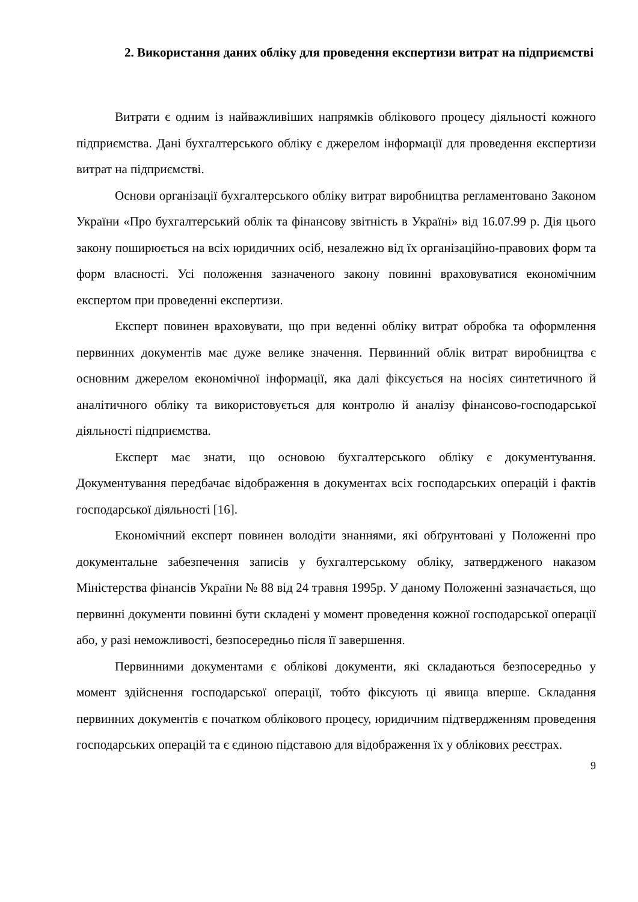2. Використання даних обліку для проведення експертизи витрат на підприємстві
Витрати є одним із найважливіших напрямків облікового процесу діяльності кожного підприємства. Дані бухгалтерського обліку є джерелом інформації для проведення експертизи витрат на підприємстві.
Основи організації бухгалтерського обліку витрат виробництва регламентовано Законом України «Про бухгалтерський облік та фінансову звітність в Україні» від 16.07.99 р. Дія цього закону поширюється на всіх юридичних осіб, незалежно від їх організаційно-правових форм та форм власності. Усі положення зазначеного закону повинні враховуватися економічним експертом при проведенні експертизи.
Експерт повинен враховувати, що при веденні обліку витрат обробка та оформлення первинних документів має дуже велике значення. Первинний облік витрат виробництва є основним джерелом економічної інформації, яка далі фіксується на носіях синтетичного й аналітичного обліку та використовується для контролю й аналізу фінансово-господарської діяльності підприємства.
Експерт має знати, що основою бухгалтерського обліку є документування. Документування передбачає відображення в документах всіх господарських операцій і фактів господарської діяльності [16].
Економічний експерт повинен володіти знаннями, які обґрунтовані у Положенні про документальне забезпечення записів у бухгалтерському обліку, затвердженого наказом Міністерства фінансів України № 88 від 24 травня 1995р. У даному Положенні зазначається, що первинні документи повинні бути складені у момент проведення кожної господарської операції або, у разі неможливості, безпосередньо після її завершення.
Первинними документами є облікові документи, які складаються безпосередньо у момент здійснення господарської операції, тобто фіксують ці явища вперше. Складання первинних документів є початком облікового процесу, юридичним підтвердженням проведення господарських операцій та є єдиною підставою для відображення їх у облікових реєстрах.
9